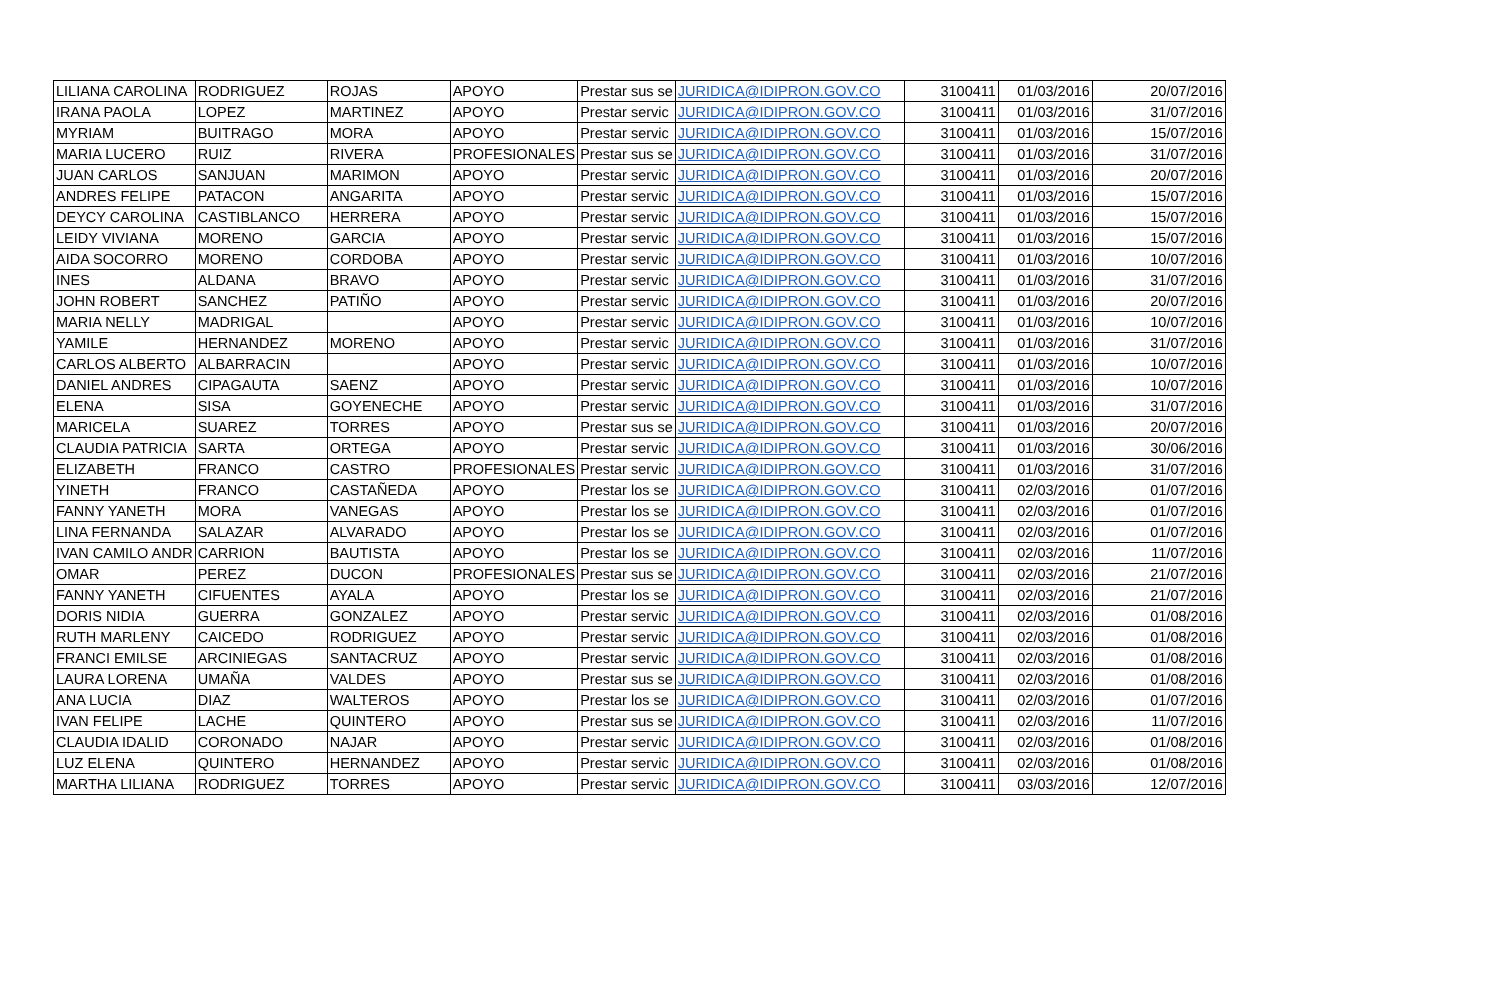| LILIANA CAROLINA | RODRIGUEZ | ROJAS | APOYO | Prestar sus se | JURIDICA@IDIPRON.GOV.CO | 3100411 | 01/03/2016 | 20/07/2016 |
| IRANA PAOLA | LOPEZ | MARTINEZ | APOYO | Prestar servic | JURIDICA@IDIPRON.GOV.CO | 3100411 | 01/03/2016 | 31/07/2016 |
| MYRIAM | BUITRAGO | MORA | APOYO | Prestar servic | JURIDICA@IDIPRON.GOV.CO | 3100411 | 01/03/2016 | 15/07/2016 |
| MARIA LUCERO | RUIZ | RIVERA | PROFESIONALES | Prestar sus se | JURIDICA@IDIPRON.GOV.CO | 3100411 | 01/03/2016 | 31/07/2016 |
| JUAN CARLOS | SANJUAN | MARIMON | APOYO | Prestar servic | JURIDICA@IDIPRON.GOV.CO | 3100411 | 01/03/2016 | 20/07/2016 |
| ANDRES FELIPE | PATACON | ANGARITA | APOYO | Prestar servic | JURIDICA@IDIPRON.GOV.CO | 3100411 | 01/03/2016 | 15/07/2016 |
| DEYCY CAROLINA | CASTIBLANCO | HERRERA | APOYO | Prestar servic | JURIDICA@IDIPRON.GOV.CO | 3100411 | 01/03/2016 | 15/07/2016 |
| LEIDY VIVIANA | MORENO | GARCIA | APOYO | Prestar servic | JURIDICA@IDIPRON.GOV.CO | 3100411 | 01/03/2016 | 15/07/2016 |
| AIDA SOCORRO | MORENO | CORDOBA | APOYO | Prestar servic | JURIDICA@IDIPRON.GOV.CO | 3100411 | 01/03/2016 | 10/07/2016 |
| INES | ALDANA | BRAVO | APOYO | Prestar servic | JURIDICA@IDIPRON.GOV.CO | 3100411 | 01/03/2016 | 31/07/2016 |
| JOHN ROBERT | SANCHEZ | PATIÑO | APOYO | Prestar servic | JURIDICA@IDIPRON.GOV.CO | 3100411 | 01/03/2016 | 20/07/2016 |
| MARIA NELLY | MADRIGAL | | APOYO | Prestar servic | JURIDICA@IDIPRON.GOV.CO | 3100411 | 01/03/2016 | 10/07/2016 |
| YAMILE | HERNANDEZ | MORENO | APOYO | Prestar servic | JURIDICA@IDIPRON.GOV.CO | 3100411 | 01/03/2016 | 31/07/2016 |
| CARLOS ALBERTO | ALBARRACIN | | APOYO | Prestar servic | JURIDICA@IDIPRON.GOV.CO | 3100411 | 01/03/2016 | 10/07/2016 |
| DANIEL ANDRES | CIPAGAUTA | SAENZ | APOYO | Prestar servic | JURIDICA@IDIPRON.GOV.CO | 3100411 | 01/03/2016 | 10/07/2016 |
| ELENA | SISA | GOYENECHE | APOYO | Prestar servic | JURIDICA@IDIPRON.GOV.CO | 3100411 | 01/03/2016 | 31/07/2016 |
| MARICELA | SUAREZ | TORRES | APOYO | Prestar sus se | JURIDICA@IDIPRON.GOV.CO | 3100411 | 01/03/2016 | 20/07/2016 |
| CLAUDIA PATRICIA | SARTA | ORTEGA | APOYO | Prestar servic | JURIDICA@IDIPRON.GOV.CO | 3100411 | 01/03/2016 | 30/06/2016 |
| ELIZABETH | FRANCO | CASTRO | PROFESIONALES | Prestar servic | JURIDICA@IDIPRON.GOV.CO | 3100411 | 01/03/2016 | 31/07/2016 |
| YINETH | FRANCO | CASTAÑEDA | APOYO | Prestar los se | JURIDICA@IDIPRON.GOV.CO | 3100411 | 02/03/2016 | 01/07/2016 |
| FANNY YANETH | MORA | VANEGAS | APOYO | Prestar los se | JURIDICA@IDIPRON.GOV.CO | 3100411 | 02/03/2016 | 01/07/2016 |
| LINA FERNANDA | SALAZAR | ALVARADO | APOYO | Prestar los se | JURIDICA@IDIPRON.GOV.CO | 3100411 | 02/03/2016 | 01/07/2016 |
| IVAN CAMILO ANDR | CARRION | BAUTISTA | APOYO | Prestar los se | JURIDICA@IDIPRON.GOV.CO | 3100411 | 02/03/2016 | 11/07/2016 |
| OMAR | PEREZ | DUCON | PROFESIONALES | Prestar sus se | JURIDICA@IDIPRON.GOV.CO | 3100411 | 02/03/2016 | 21/07/2016 |
| FANNY YANETH | CIFUENTES | AYALA | APOYO | Prestar los se | JURIDICA@IDIPRON.GOV.CO | 3100411 | 02/03/2016 | 21/07/2016 |
| DORIS NIDIA | GUERRA | GONZALEZ | APOYO | Prestar servic | JURIDICA@IDIPRON.GOV.CO | 3100411 | 02/03/2016 | 01/08/2016 |
| RUTH MARLENY | CAICEDO | RODRIGUEZ | APOYO | Prestar servic | JURIDICA@IDIPRON.GOV.CO | 3100411 | 02/03/2016 | 01/08/2016 |
| FRANCI EMILSE | ARCINIEGAS | SANTACRUZ | APOYO | Prestar servic | JURIDICA@IDIPRON.GOV.CO | 3100411 | 02/03/2016 | 01/08/2016 |
| LAURA LORENA | UMAÑA | VALDES | APOYO | Prestar sus se | JURIDICA@IDIPRON.GOV.CO | 3100411 | 02/03/2016 | 01/08/2016 |
| ANA LUCIA | DIAZ | WALTEROS | APOYO | Prestar los se | JURIDICA@IDIPRON.GOV.CO | 3100411 | 02/03/2016 | 01/07/2016 |
| IVAN FELIPE | LACHE | QUINTERO | APOYO | Prestar sus se | JURIDICA@IDIPRON.GOV.CO | 3100411 | 02/03/2016 | 11/07/2016 |
| CLAUDIA IDALID | CORONADO | NAJAR | APOYO | Prestar servic | JURIDICA@IDIPRON.GOV.CO | 3100411 | 02/03/2016 | 01/08/2016 |
| LUZ ELENA | QUINTERO | HERNANDEZ | APOYO | Prestar servic | JURIDICA@IDIPRON.GOV.CO | 3100411 | 02/03/2016 | 01/08/2016 |
| MARTHA LILIANA | RODRIGUEZ | TORRES | APOYO | Prestar servic | JURIDICA@IDIPRON.GOV.CO | 3100411 | 03/03/2016 | 12/07/2016 |